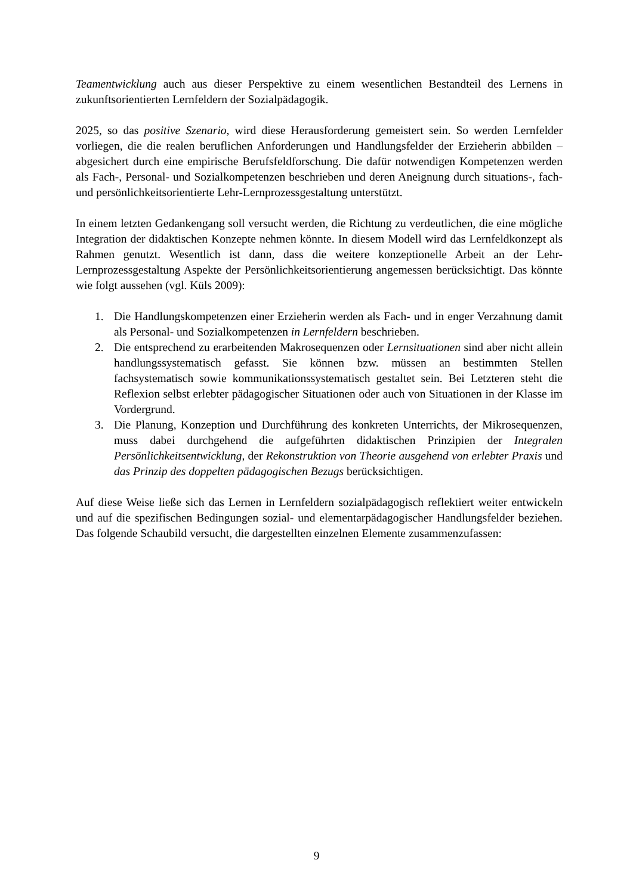Teamentwicklung auch aus dieser Perspektive zu einem wesentlichen Bestandteil des Lernens in zukunftsorientierten Lernfeldern der Sozialpädagogik.
2025, so das positive Szenario, wird diese Herausforderung gemeistert sein. So werden Lernfelder vorliegen, die die realen beruflichen Anforderungen und Handlungsfelder der Erzieherin abbilden – abgesichert durch eine empirische Berufsfeldforschung. Die dafür notwendigen Kompetenzen werden als Fach-, Personal- und Sozialkompetenzen beschrieben und deren Aneignung durch situations-, fach- und persönlichkeitsorientierte Lehr-Lernprozessgestaltung unterstützt.
In einem letzten Gedankengang soll versucht werden, die Richtung zu verdeutlichen, die eine mögliche Integration der didaktischen Konzepte nehmen könnte. In diesem Modell wird das Lernfeldkonzept als Rahmen genutzt. Wesentlich ist dann, dass die weitere konzeptionelle Arbeit an der Lehr-Lernprozessgestaltung Aspekte der Persönlichkeitsorientierung angemessen berücksichtigt. Das könnte wie folgt aussehen (vgl. Küls 2009):
1. Die Handlungskompetenzen einer Erzieherin werden als Fach- und in enger Verzahnung damit als Personal- und Sozialkompetenzen in Lernfeldern beschrieben.
2. Die entsprechend zu erarbeitenden Makrosequenzen oder Lernsituationen sind aber nicht allein handlungssystematisch gefasst. Sie können bzw. müssen an bestimmten Stellen fachsystematisch sowie kommunikationssystematisch gestaltet sein. Bei Letzteren steht die Reflexion selbst erlebter pädagogischer Situationen oder auch von Situationen in der Klasse im Vordergrund.
3. Die Planung, Konzeption und Durchführung des konkreten Unterrichts, der Mikrosequenzen, muss dabei durchgehend die aufgeführten didaktischen Prinzipien der Integralen Persönlichkeitsentwicklung, der Rekonstruktion von Theorie ausgehend von erlebter Praxis und das Prinzip des doppelten pädagogischen Bezugs berücksichtigen.
Auf diese Weise ließe sich das Lernen in Lernfeldern sozialpädagogisch reflektiert weiter entwickeln und auf die spezifischen Bedingungen sozial- und elementarpädagogischer Handlungsfelder beziehen. Das folgende Schaubild versucht, die dargestellten einzelnen Elemente zusammenzufassen:
9